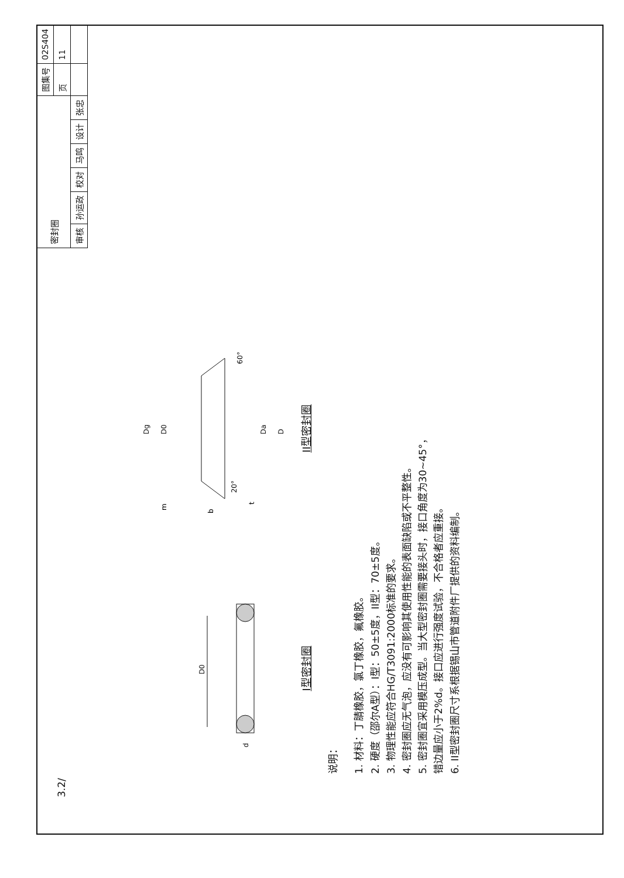3.2/
D0
d
I型密封圈
Dg
D0
m
b
20°
60°
t
Da
D
II型密封圈
说明：
1. 材料：丁腈橡胶，氯丁橡胶，氟橡胶。
2. 硬度（邵尔A型）：I型：50±5度，II型：70±5度。
3. 物理性能应符合HG/T3091:2000标准的要求。
4. 密封圈应无气泡，应没有可影响其使用性能的表面缺陷或不平整性。
5. 密封圈宜采用模压成型。当大型密封圈需要接头时，接口角度为30~45°，
错边量应小于2%d。接口应进行强度试验，不合格者应重接。
6. II型密封圈尺寸系根据锡山市管道附件厂提供的资料编制。
| 密封圈 | | | | | | 图集号 | 02S404 |
| | | | | | | 页 | 11 |
| 审核 | 孙运政 | 校对 | 马鸣 | 设计 | 张忠 | | |